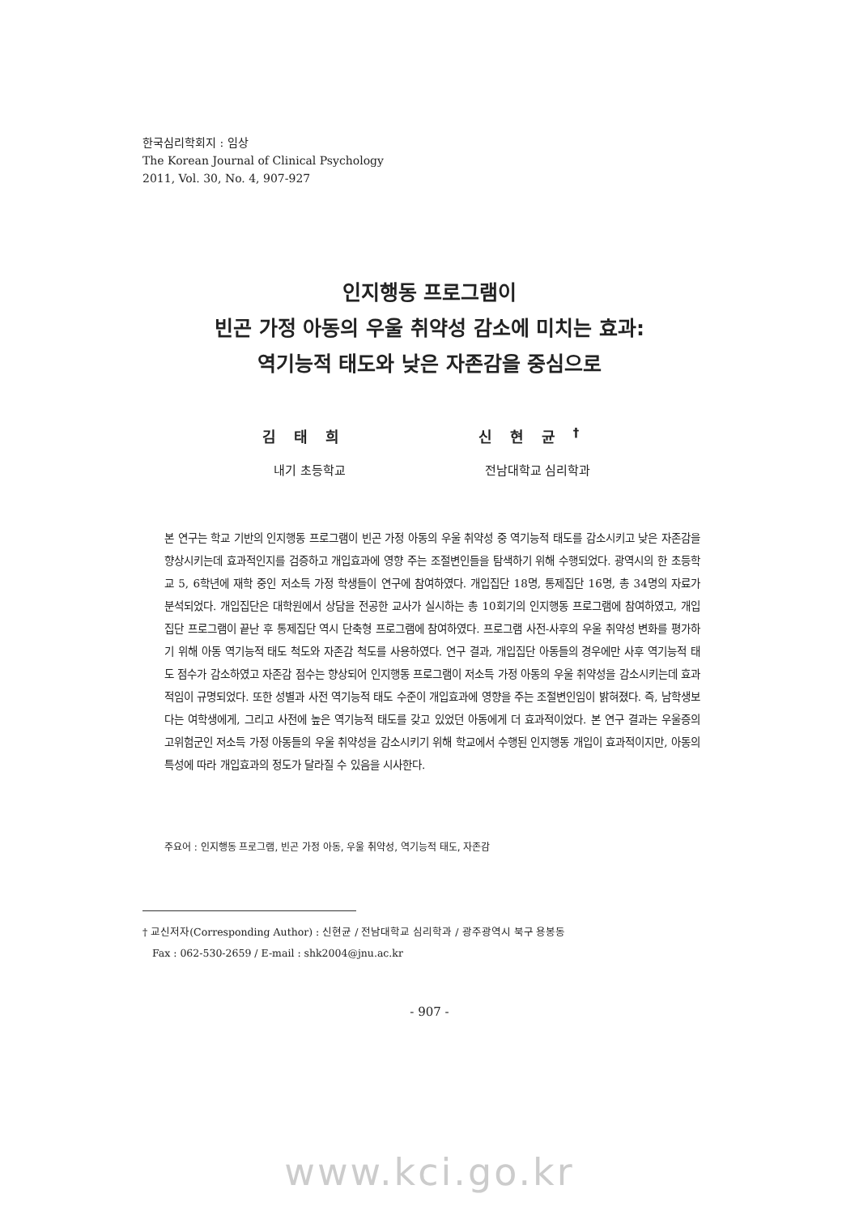한국심리학회지 : 임상
The Korean Journal of Clinical Psychology
2011, Vol. 30, No. 4, 907-927
인지행동 프로그램이
빈곤 가정 아동의 우울 취약성 감소에 미치는 효과:
역기능적 태도와 낮은 자존감을 중심으로
김태희
내기 초등학교
신현균<sup>†</sup>
전남대학교 심리학과
본 연구는 학교 기반의 인지행동 프로그램이 빈곤 가정 아동의 우울 취약성 중 역기능적 태도를 감소시키고 낮은 자존감을 향상시키는데 효과적인지를 검증하고 개입효과에 영향 주는 조절변인들을 탐색하기 위해 수행되었다. 광역시의 한 초등학교 5, 6학년에 재학 중인 저소득 가정 학생들이 연구에 참여하였다. 개입집단 18명, 통제집단 16명, 총 34명의 자료가 분석되었다. 개입집단은 대학원에서 상담을 전공한 교사가 실시하는 총 10회기의 인지행동 프로그램에 참여하였고, 개입집단 프로그램이 끝난 후 통제집단 역시 단축형 프로그램에 참여하였다. 프로그램 사전-사후의 우울 취약성 변화를 평가하기 위해 아동 역기능적 태도 척도와 자존감 척도를 사용하였다. 연구 결과, 개입집단 아동들의 경우에만 사후 역기능적 태도 점수가 감소하였고 자존감 점수는 향상되어 인지행동 프로그램이 저소득 가정 아동의 우울 취약성을 감소시키는데 효과적임이 규명되었다. 또한 성별과 사전 역기능적 태도 수준이 개입효과에 영향을 주는 조절변인임이 밝혀졌다. 즉, 남학생보다는 여학생에게, 그리고 사전에 높은 역기능적 태도를 갖고 있었던 아동에게 더 효과적이었다. 본 연구 결과는 우울증의 고위험군인 저소득 가정 아동들의 우울 취약성을 감소시키기 위해 학교에서 수행된 인지행동 개입이 효과적이지만, 아동의 특성에 따라 개입효과의 정도가 달라질 수 있음을 시사한다.
주요어 : 인지행동 프로그램, 빈곤 가정 아동, 우울 취약성, 역기능적 태도, 자존감
† 교신저자(Corresponding Author) : 신현균 / 전남대학교 심리학과 / 광주광역시 북구 용봉동
Fax : 062-530-2659 / E-mail : shk2004@jnu.ac.kr
- 907 -
www.kci.go.kr